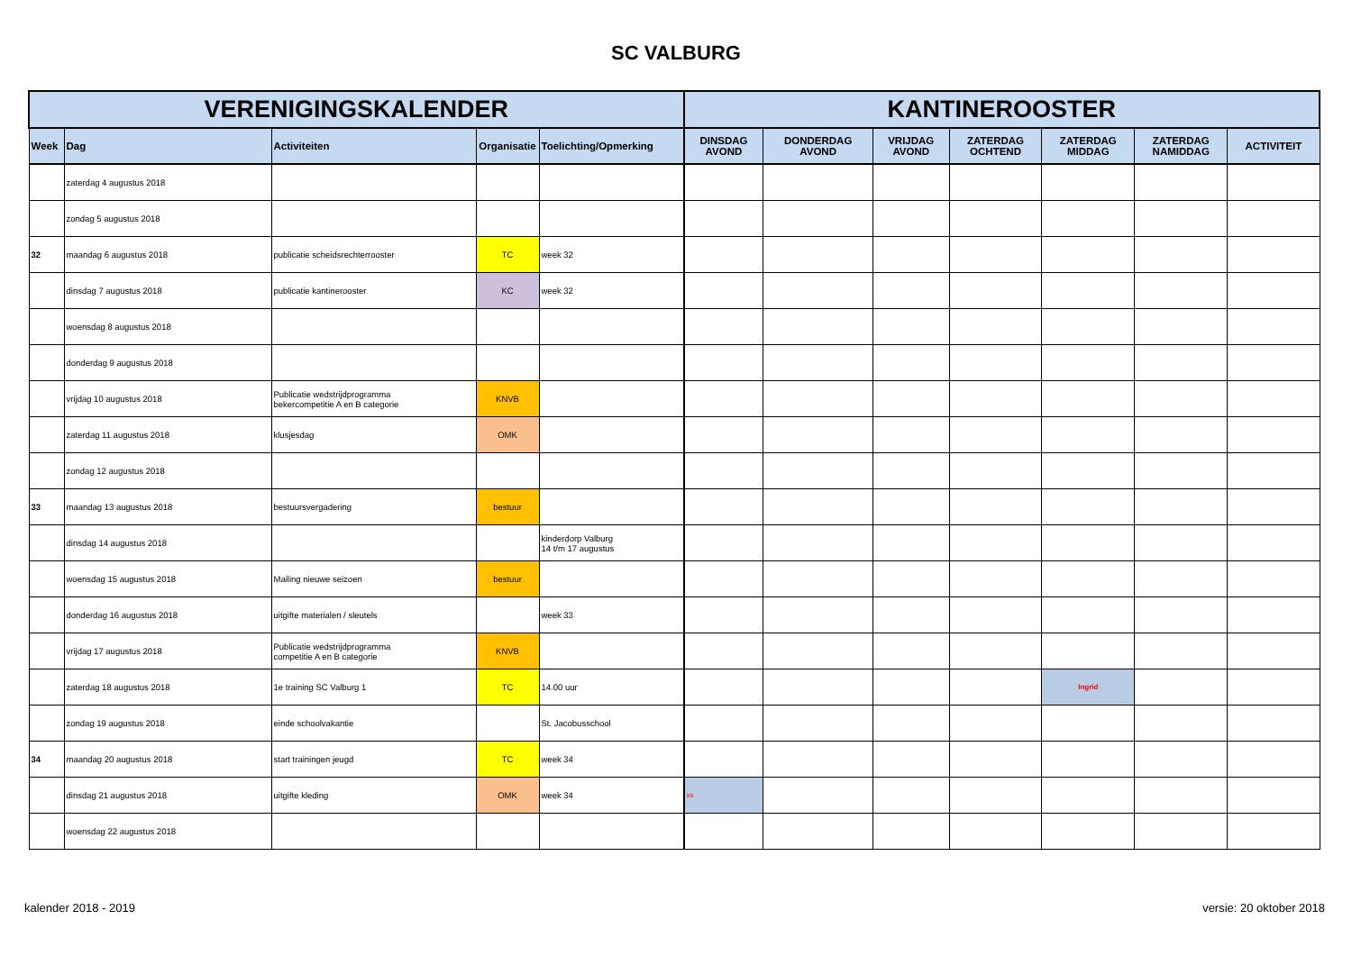SC VALBURG
| VERENIGINGSKALENDER | | | | | KANTINEROOSTER | | | | | | |
| --- | --- | --- | --- | --- | --- | --- | --- | --- | --- | --- | --- |
| Week | Dag | Activiteiten | Organisatie | Toelichting/Opmerking | DINSDAG AVOND | DONDERDAG AVOND | VRIJDAG AVOND | ZATERDAG OCHTEND | ZATERDAG MIDDAG | ZATERDAG NAMIDDAG | ACTIVITEIT |
| | zaterdag 4 augustus 2018 | | | | | | | | | | |
| | zondag 5 augustus 2018 | | | | | | | | | | |
| 32 | maandag 6 augustus 2018 | publicatie scheidsrechterrooster | TC | week 32 | | | | | | | |
| | dinsdag 7 augustus 2018 | publicatie kantinerooster | KC | week 32 | | | | | | | |
| | woensdag 8 augustus 2018 | | | | | | | | | | |
| | donderdag 9 augustus 2018 | | | | | | | | | | |
| | vrijdag 10 augustus 2018 | Publicatie wedstrijdprogramma bekercompetitie A en B categorie | KNVB | | | | | | | | |
| | zaterdag 11 augustus 2018 | klusjesdag | OMK | | | | | | | | |
| | zondag 12 augustus 2018 | | | | | | | | | | |
| 33 | maandag 13 augustus 2018 | bestuursvergadering | bestuur | | | | | | | | |
| | dinsdag 14 augustus 2018 | | | kinderdorp Valburg 14 t/m 17 augustus | | | | | | | |
| | woensdag 15 augustus 2018 | Mailing nieuwe seizoen | bestuur | | | | | | | | |
| | donderdag 16 augustus 2018 | uitgifte materialen / sleutels | | week 33 | | | | | | | |
| | vrijdag 17 augustus 2018 | Publicatie wedstrijdprogramma competitie A en B categorie | KNVB | | | | | | | | |
| | zaterdag 18 augustus 2018 | 1e training SC Valburg 1 | TC | 14.00 uur | | | | | Ingrid | | |
| | zondag 19 augustus 2018 | einde schoolvakantie | | St. Jacobusschool | | | | | | | |
| 34 | maandag 20 augustus 2018 | start trainingen jeugd | TC | week 34 | | | | | | | |
| | dinsdag 21 augustus 2018 | uitgifte kleding | OMK | week 34 | xx | | | | | | |
| | woensdag 22 augustus 2018 | | | | | | | | | | |
kalender 2018 - 2019 versie: 20 oktober 2018